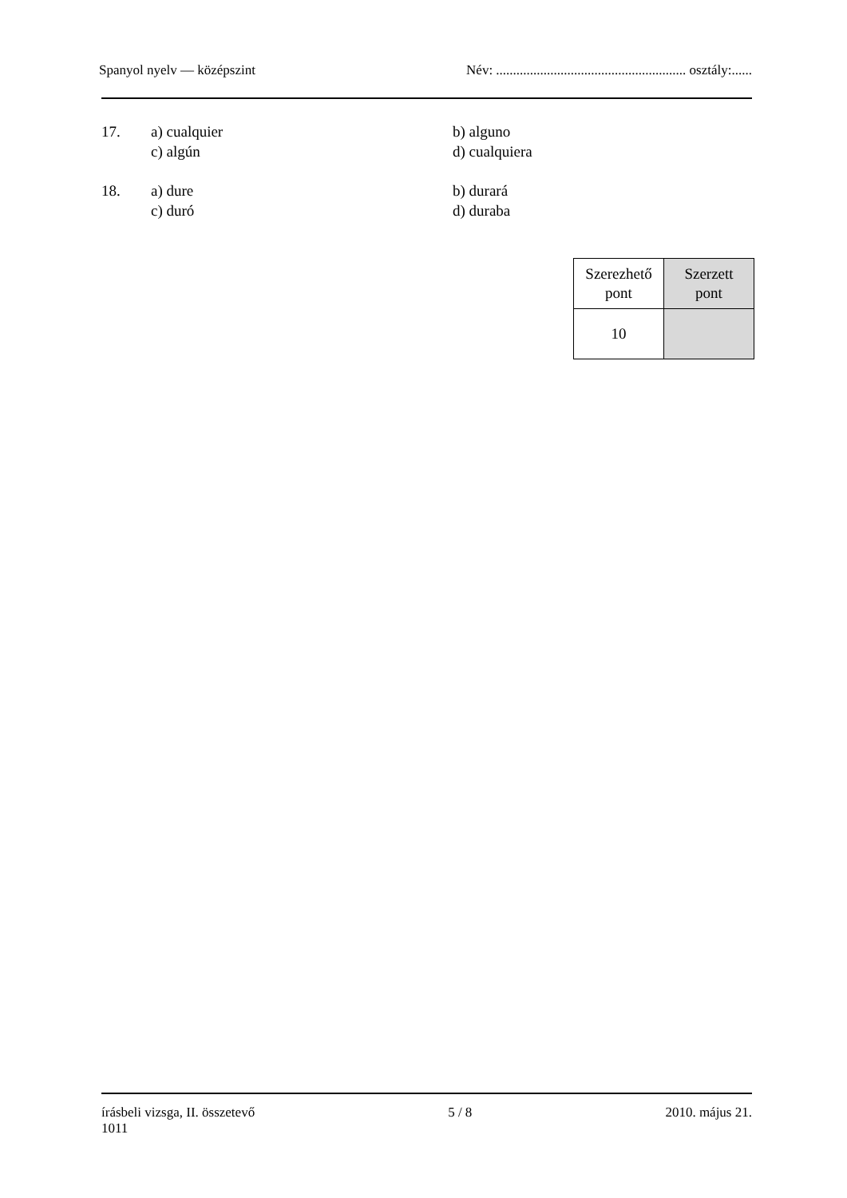Spanyol nyelv — középszint Név: ........................................................ osztály:......
| 17. | a) cualquier | b) alguno |
| | c) algún | d) cualquiera |
| 18. | a) dure | b) durará |
| | c) duró | d) duraba |
| Szerezhető pont | Szerzett pont |
| 10 | |
írásbeli vizsga, II. összetevő
1011 5 / 8 2010. május 21.